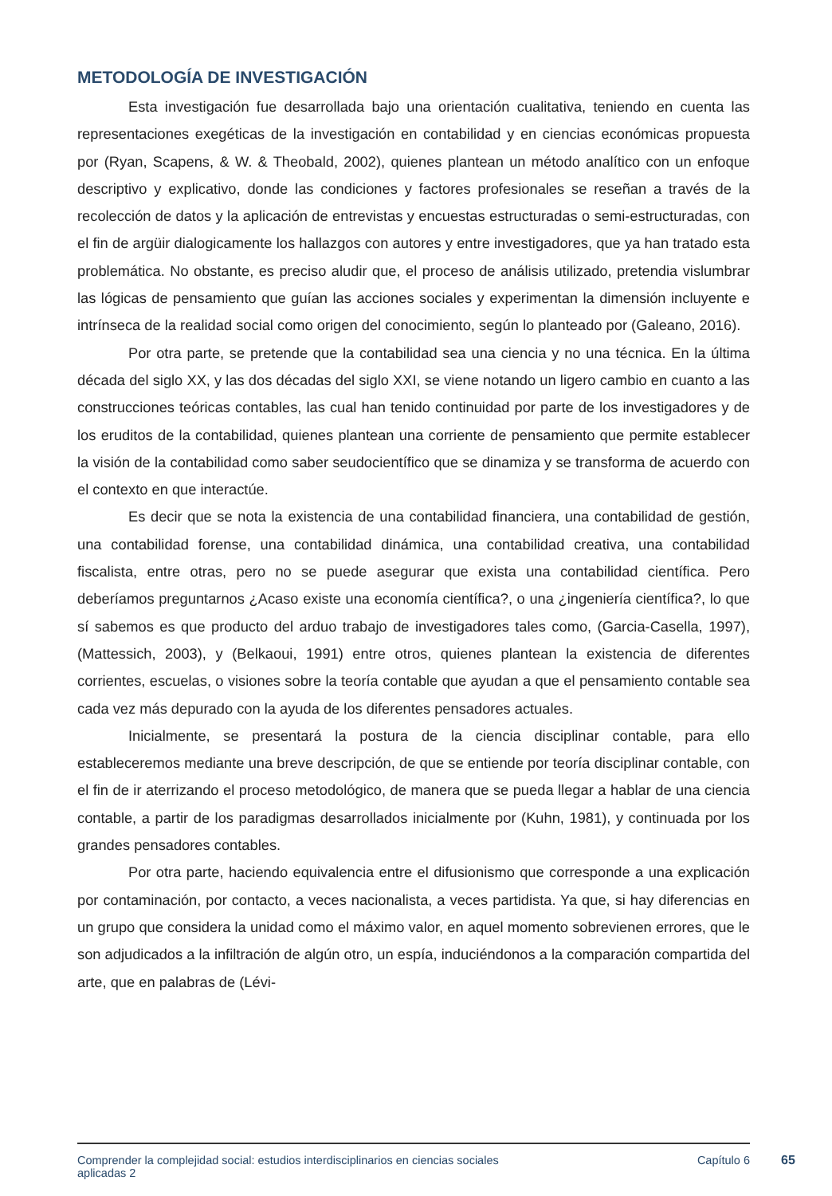METODOLOGÍA DE INVESTIGACIÓN
Esta investigación fue desarrollada bajo una orientación cualitativa, teniendo en cuenta las representaciones exegéticas de la investigación en contabilidad y en ciencias económicas propuesta por (Ryan, Scapens, & W. & Theobald, 2002), quienes plantean un método analítico con un enfoque descriptivo y explicativo, donde las condiciones y factores profesionales se reseñan a través de la recolección de datos y la aplicación de entrevistas y encuestas estructuradas o semi-estructuradas, con el fin de argüir dialogicamente los hallazgos con autores y entre investigadores, que ya han tratado esta problemática. No obstante, es preciso aludir que, el proceso de análisis utilizado, pretendia vislumbrar las lógicas de pensamiento que guían las acciones sociales y experimentan la dimensión incluyente e intrínseca de la realidad social como origen del conocimiento, según lo planteado por (Galeano, 2016).
Por otra parte, se pretende que la contabilidad sea una ciencia y no una técnica. En la última década del siglo XX, y las dos décadas del siglo XXI, se viene notando un ligero cambio en cuanto a las construcciones teóricas contables, las cual han tenido continuidad por parte de los investigadores y de los eruditos de la contabilidad, quienes plantean una corriente de pensamiento que permite establecer la visión de la contabilidad como saber seudocientífico que se dinamiza y se transforma de acuerdo con el contexto en que interactúe.
Es decir que se nota la existencia de una contabilidad financiera, una contabilidad de gestión, una contabilidad forense, una contabilidad dinámica, una contabilidad creativa, una contabilidad fiscalista, entre otras, pero no se puede asegurar que exista una contabilidad científica. Pero deberíamos preguntarnos ¿Acaso existe una economía científica?, o una ¿ingeniería científica?, lo que sí sabemos es que producto del arduo trabajo de investigadores tales como, (Garcia-Casella, 1997), (Mattessich, 2003), y (Belkaoui, 1991) entre otros, quienes plantean la existencia de diferentes corrientes, escuelas, o visiones sobre la teoría contable que ayudan a que el pensamiento contable sea cada vez más depurado con la ayuda de los diferentes pensadores actuales.
Inicialmente, se presentará la postura de la ciencia disciplinar contable, para ello estableceremos mediante una breve descripción, de que se entiende por teoría disciplinar contable, con el fin de ir aterrizando el proceso metodológico, de manera que se pueda llegar a hablar de una ciencia contable, a partir de los paradigmas desarrollados inicialmente por (Kuhn, 1981), y continuada por los grandes pensadores contables.
Por otra parte, haciendo equivalencia entre el difusionismo que corresponde a una explicación por contaminación, por contacto, a veces nacionalista, a veces partidista. Ya que, si hay diferencias en un grupo que considera la unidad como el máximo valor, en aquel momento sobrevienen errores, que le son adjudicados a la infiltración de algún otro, un espía, induciéndonos a la comparación compartida del arte, que en palabras de (Lévi-
Comprender la complejidad social: estudios interdisciplinarios en ciencias sociales
aplicadas 2 Capítulo 6
65